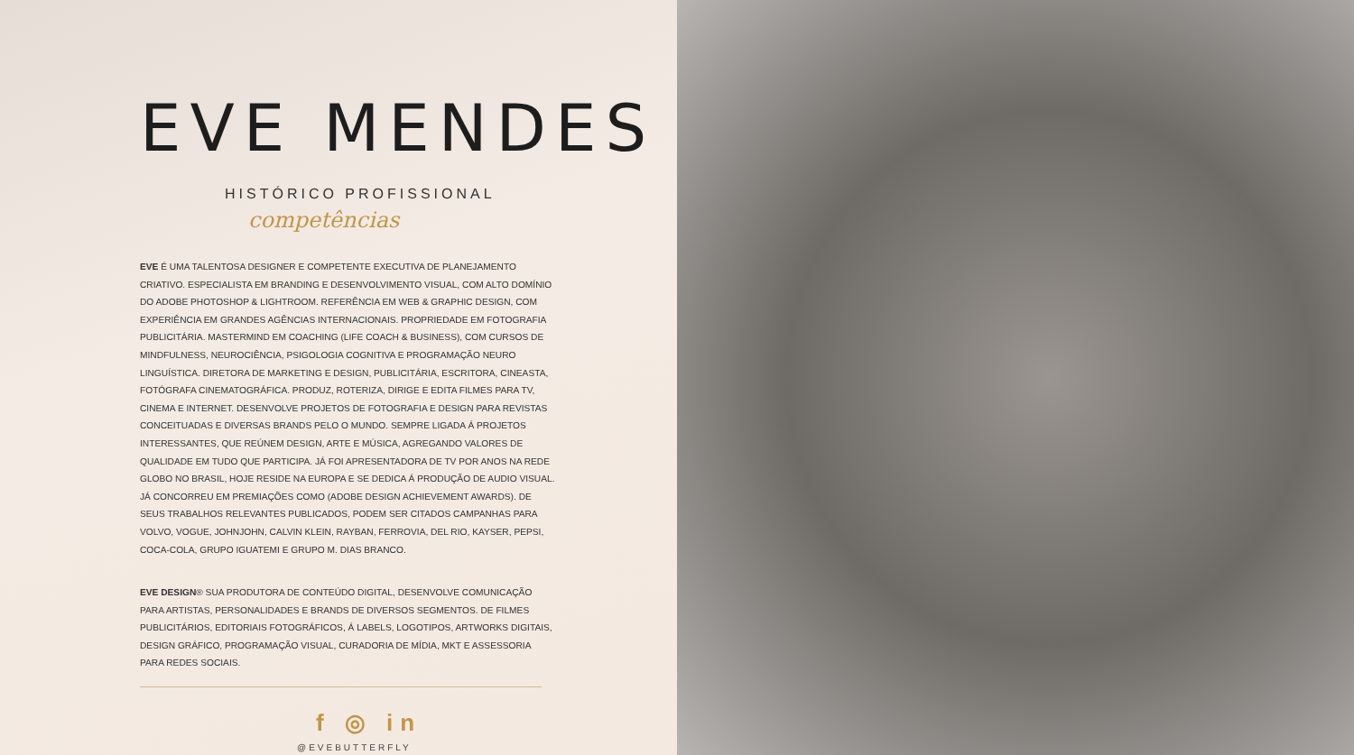EVE MENDES
HISTÓRICO PROFISSIONAL
competências
EVE É UMA TALENTOSA DESIGNER E COMPETENTE EXECUTIVA DE PLANEJAMENTO CRIATIVO. ESPECIALISTA EM BRANDING E DESENVOLVIMENTO VISUAL, COM ALTO DOMÍNIO DO ADOBE PHOTOSHOP & LIGHTROOM. REFERÊNCIA EM WEB & GRAPHIC DESIGN, COM EXPERIÊNCIA EM GRANDES AGÊNCIAS INTERNACIONAIS. PROPRIEDADE EM FOTOGRAFIA PUBLICITÁRIA. MASTERMIND EM COACHING (LIFE COACH & BUSINESS), COM CURSOS DE MINDFULNESS, NEUROCIÊNCIA, PSIGOLOGIA COGNITIVA E PROGRAMAÇÃO NEURO LINGUÍSTICA. DIRETORA DE MARKETING E DESIGN, PUBLICITÁRIA, ESCRITORA, CINEASTA, FOTÓGRAFA CINEMATOGRÁFICA. PRODUZ, ROTERIZA, DIRIGE E EDITA FILMES PARA TV, CINEMA E INTERNET. DESENVOLVE PROJETOS DE FOTOGRAFIA E DESIGN PARA REVISTAS CONCEITUADAS E DIVERSAS BRANDS PELO O MUNDO. SEMPRE LIGADA Á PROJETOS INTERESSANTES, QUE REÚNEM DESIGN, ARTE E MÚSICA, AGREGANDO VALORES DE QUALIDADE EM TUDO QUE PARTICIPA. JÁ FOI APRESENTADORA DE TV POR ANOS NA REDE GLOBO NO BRASIL, HOJE RESIDE NA EUROPA E SE DEDICA Á PRODUÇÃO DE AUDIO VISUAL. JÁ CONCORREU EM PREMIAÇÕES COMO (ADOBE DESIGN ACHIEVEMENT AWARDS). DE SEUS TRABALHOS RELEVANTES PUBLICADOS, PODEM SER CITADOS CAMPANHAS PARA VOLVO, VOGUE, JOHNJOHN, CALVIN KLEIN, RAYBAN, FERROVIA, DEL RIO, KAYSER, PEPSI, COCA-COLA, GRUPO IGUATEMI E GRUPO M. DIAS BRANCO.
EVE DESIGN® SUA PRODUTORA DE CONTEÚDO DIGITAL, DESENVOLVE COMUNICAÇÃO PARA ARTISTAS, PERSONALIDADES E BRANDS DE DIVERSOS SEGMENTOS. DE FILMES PUBLICITÁRIOS, EDITORIAIS FOTOGRÁFICOS, Á LABELS, LOGOTIPOS, ARTWORKS DIGITAIS, DESIGN GRÁFICO, PROGRAMAÇÃO VISUAL, CURADORIA DE MÍDIA, MKT E ASSESSORIA PARA REDES SOCIAIS.
f ◎ in
@EVEBUTTERFLY